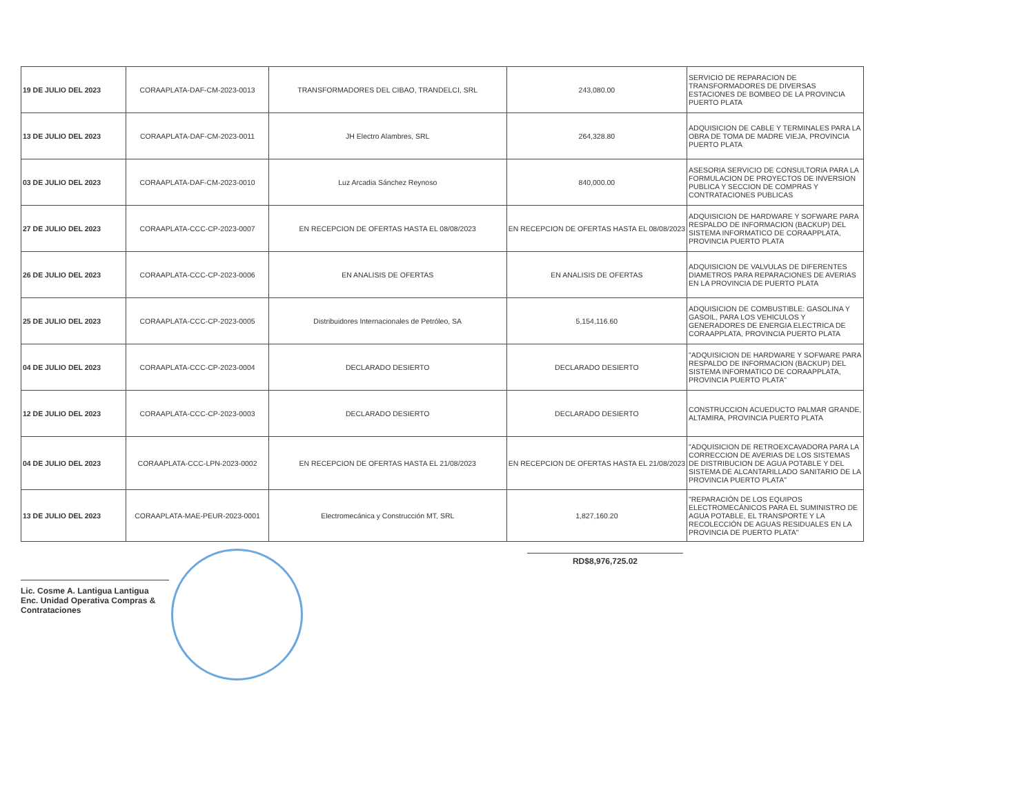| 19 DE JULIO DEL 2023 | CORAAPLATA-DAF-CM-2023-0013 | TRANSFORMADORES DEL CIBAO, TRANDELCI, SRL | 243,080.00 | SERVICIO DE REPARACION DE TRANSFORMADORES DE DIVERSAS ESTACIONES DE BOMBEO DE LA PROVINCIA PUERTO PLATA |
| 13 DE JULIO DEL 2023 | CORAAPLATA-DAF-CM-2023-0011 | JH Electro Alambres, SRL | 264,328.80 | ADQUISICION DE CABLE Y TERMINALES PARA LA OBRA DE TOMA DE MADRE VIEJA, PROVINCIA PUERTO PLATA |
| 03 DE JULIO DEL 2023 | CORAAPLATA-DAF-CM-2023-0010 | Luz Arcadia Sánchez Reynoso | 840,000.00 | ASESORIA SERVICIO DE CONSULTORIA PARA LA FORMULACION DE PROYECTOS DE INVERSION PUBLICA Y SECCION DE COMPRAS Y CONTRATACIONES PUBLICAS |
| 27 DE JULIO DEL 2023 | CORAAPLATA-CCC-CP-2023-0007 | EN RECEPCION DE OFERTAS HASTA EL 08/08/2023 | EN RECEPCION DE OFERTAS HASTA EL 08/08/2023 | ADQUISICION DE HARDWARE Y SOFWARE PARA RESPALDO DE INFORMACION (BACKUP) DEL SISTEMA INFORMATICO DE CORAAPPLATA, PROVINCIA PUERTO PLATA |
| 26 DE JULIO DEL 2023 | CORAAPLATA-CCC-CP-2023-0006 | EN ANALISIS DE OFERTAS | EN ANALISIS DE OFERTAS | ADQUISICION DE VALVULAS DE DIFERENTES DIAMETROS PARA REPARACIONES DE AVERIAS EN LA PROVINCIA DE PUERTO PLATA |
| 25 DE JULIO DEL 2023 | CORAAPLATA-CCC-CP-2023-0005 | Distribuidores Internacionales de Petróleo, SA | 5,154,116.60 | ADQUISICION DE COMBUSTIBLE: GASOLINA Y GASOIL, PARA LOS VEHICULOS Y GENERADORES DE ENERGIA ELECTRICA DE CORAAPPLATA, PROVINCIA PUERTO PLATA |
| 04 DE JULIO DEL 2023 | CORAAPLATA-CCC-CP-2023-0004 | DECLARADO DESIERTO | DECLARADO DESIERTO | "ADQUISICION DE HARDWARE Y SOFWARE PARA RESPALDO DE INFORMACION (BACKUP) DEL SISTEMA INFORMATICO DE CORAAPPLATA, PROVINCIA PUERTO PLATA" |
| 12 DE JULIO DEL 2023 | CORAAPLATA-CCC-CP-2023-0003 | DECLARADO DESIERTO | DECLARADO DESIERTO | CONSTRUCCION ACUEDUCTO PALMAR GRANDE, ALTAMIRA, PROVINCIA PUERTO PLATA |
| 04 DE JULIO DEL 2023 | CORAAPLATA-CCC-LPN-2023-0002 | EN RECEPCION DE OFERTAS HASTA EL 21/08/2023 | EN RECEPCION DE OFERTAS HASTA EL 21/08/2023 | "ADQUISICION DE RETROEXCAVADORA PARA LA CORRECCION DE AVERIAS DE LOS SISTEMAS DE DISTRIBUCION DE AGUA POTABLE Y DEL SISTEMA DE ALCANTARILLADO SANITARIO DE LA PROVINCIA PUERTO PLATA" |
| 13 DE JULIO DEL 2023 | CORAAPLATA-MAE-PEUR-2023-0001 | Electromecánica y Construcción MT, SRL | 1,827,160.20 | "REPARACIÓN DE LOS EQUIPOS ELECTROMECÁNICOS PARA EL SUMINISTRO DE AGUA POTABLE, EL TRANSPORTE Y LA RECOLECCIÓN DE AGUAS RESIDUALES EN LA PROVINCIA DE PUERTO PLATA" |
RD$8,976,725.02
Lic. Cosme A. Lantigua Lantigua
Enc. Unidad Operativa Compras & Contrataciones